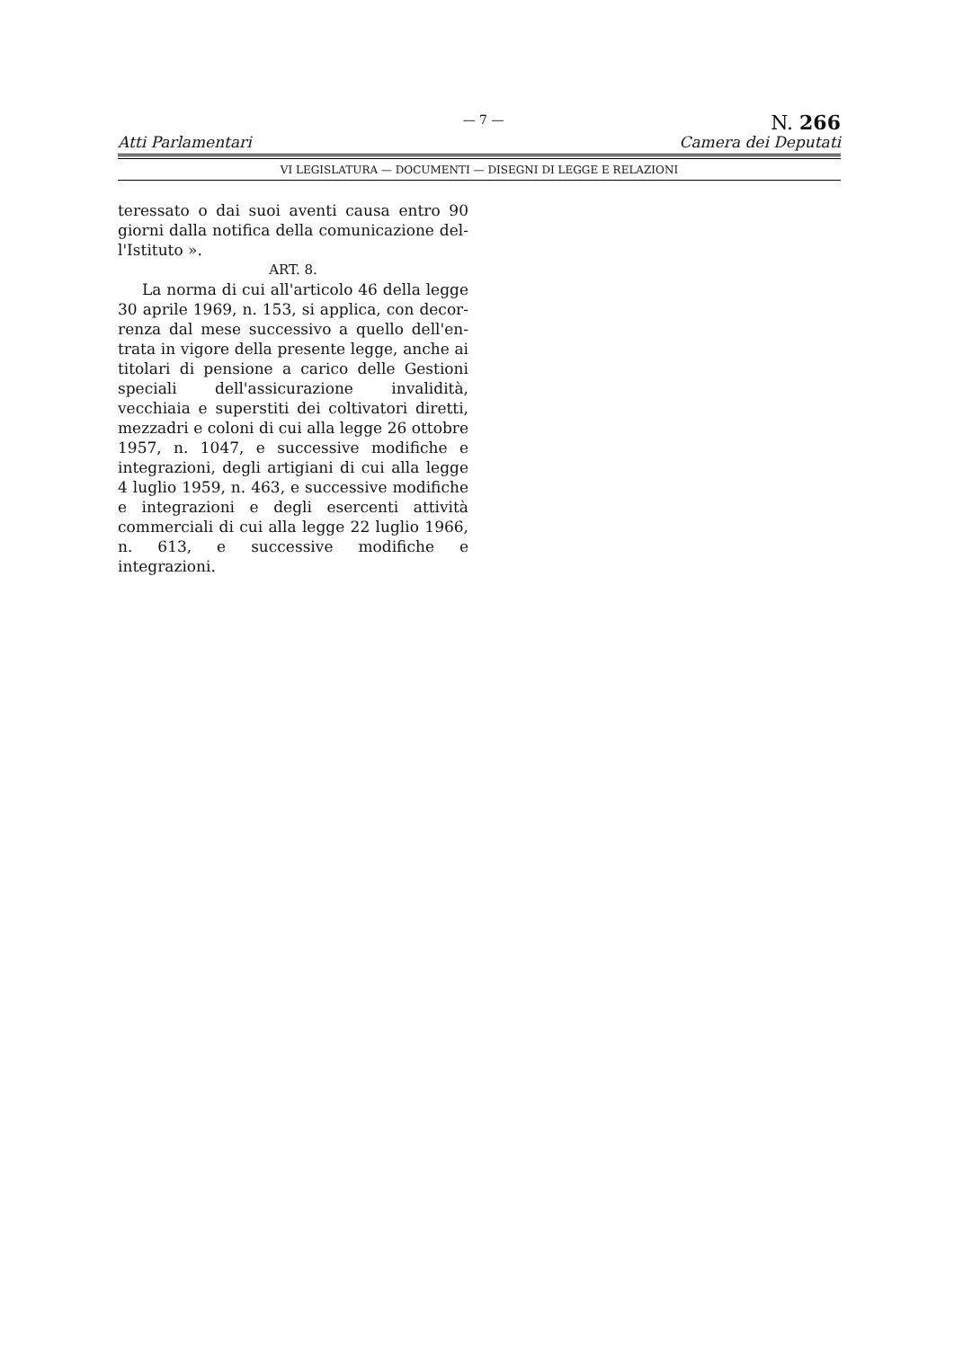Atti Parlamentari
— 7 —
N. 266
Camera dei Deputati
VI LEGISLATURA — DOCUMENTI — DISEGNI DI LEGGE E RELAZIONI
teressato o dai suoi aventi causa entro 90 giorni dalla notifica della comunicazione del­l'Istituto ».
ART. 8.
La norma di cui all'articolo 46 della legge 30 aprile 1969, n. 153, si applica, con decor­renza dal mese successivo a quello dell'en­trata in vigore della presente legge, anche ai titolari di pensione a carico delle Gestioni speciali dell'assicurazione invalidità, vecchiaia e superstiti dei coltivatori diretti, mezzadri e coloni di cui alla legge 26 ottobre 1957, n. 1047, e successive modifiche e integrazioni, degli artigiani di cui alla legge 4 luglio 1959, n. 463, e successive modifiche e inte­grazioni e degli esercenti attività commerciali di cui alla legge 22 luglio 1966, n. 613, e suc­cessive modifiche e integrazioni.